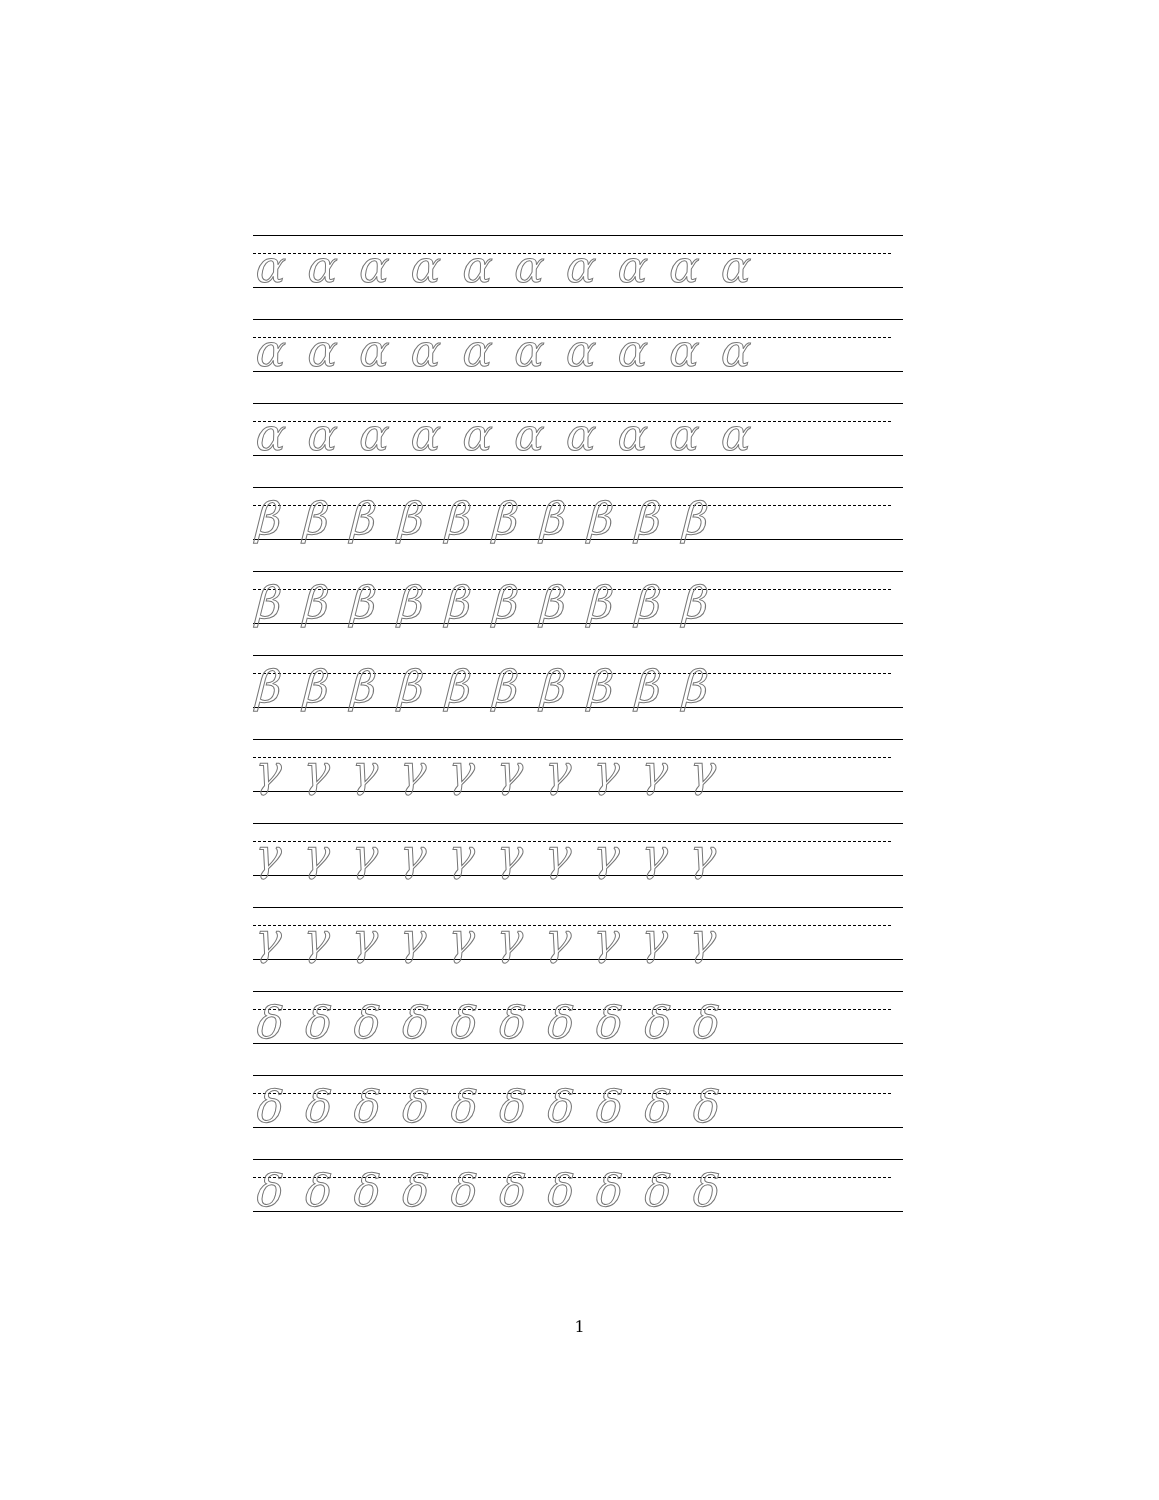α α α α α α α α α α
α α α α α α α α α α
α α α α α α α α α α
β β β β β β β β β β
β β β β β β β β β β
β β β β β β β β β β
γ γ γ γ γ γ γ γ γ γ
γ γ γ γ γ γ γ γ γ γ
γ γ γ γ γ γ γ γ γ γ
δ δ δ δ δ δ δ δ δ δ
δ δ δ δ δ δ δ δ δ δ
δ δ δ δ δ δ δ δ δ δ
1